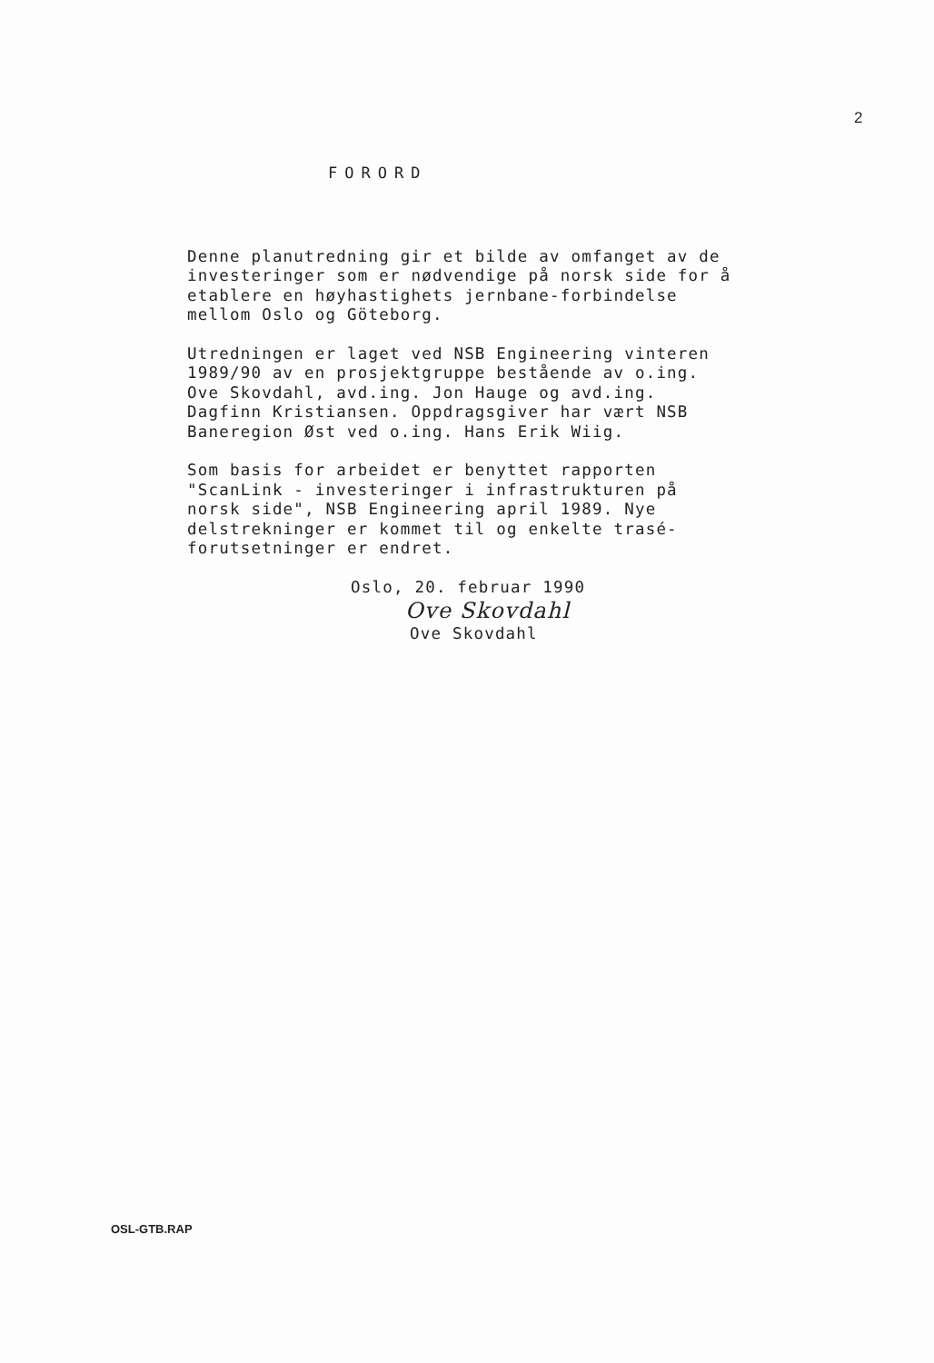2
FORORD
Denne planutredning gir et bilde av omfanget av de
investeringer som er nødvendige på norsk side for å
etablere en høyhastighets jernbane-forbindelse
mellom Oslo og Göteborg.
Utredningen er laget ved NSB Engineering vinteren
1989/90 av en prosjektgruppe bestående av o.ing.
Ove Skovdahl, avd.ing. Jon Hauge og avd.ing.
Dagfinn Kristiansen. Oppdragsgiver har vært NSB
Baneregion Øst ved o.ing. Hans Erik Wiig.
Som basis for arbeidet er benyttet rapporten
"ScanLink - investeringer i infrastrukturen på
norsk side", NSB Engineering april 1989. Nye
delstrekninger er kommet til og enkelte trasé-
forutsetninger er endret.
Oslo, 20. februar 1990
Ove Skovdahl
Ove Skovdahl
OSL-GTB.RAP